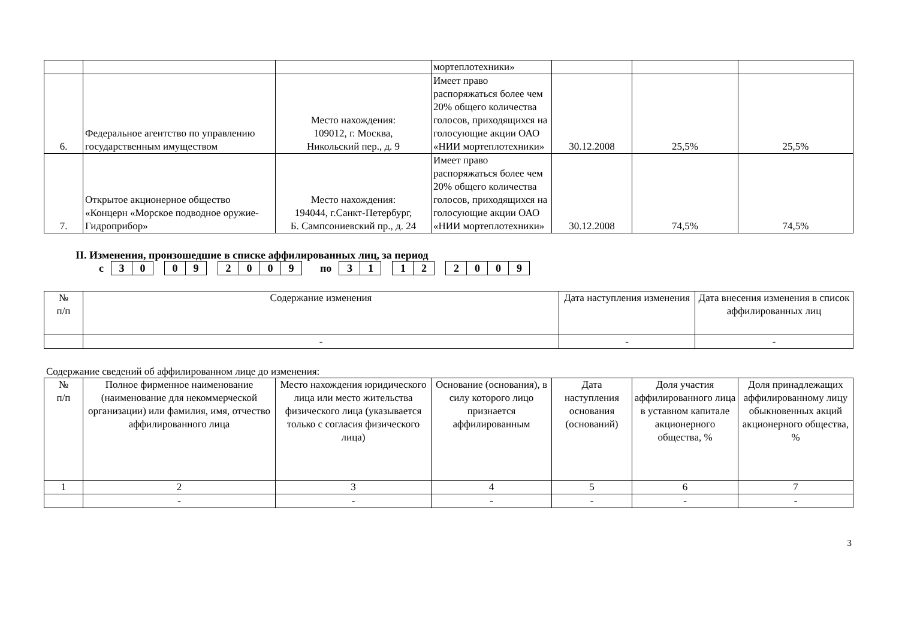| | | | мортеплотехники» | | | |
| 6. | Федеральное агентство по управлению государственным имуществом | Место нахождения: 109012, г. Москва, Никольский пер., д. 9 | Имеет право распоряжаться более чем 20% общего количества голосов, приходящихся на голосующие акции ОАО «НИИ мортеплотехники» | 30.12.2008 | 25,5% | 25,5% |
| 7. | Открытое акционерное общество «Концерн «Морское подводное оружие-Гидроприбор» | Место нахождения: 194044, г.Санкт-Петербург, Б. Сампсониевский пр., д. 24 | Имеет право распоряжаться более чем 20% общего количества голосов, приходящихся на голосующие акции ОАО «НИИ мортеплотехники» | 30.12.2008 | 74,5% | 74,5% |
II. Изменения, произошедшие в списке аффилированных лиц, за период
с 30 09 2009 по 31 12 2009
| № п/п | Содержание изменения | Дата наступления изменения | Дата внесения изменения в список аффилированных лиц |
| --- | --- | --- | --- |
| | - | - | - |
Содержание сведений об аффилированном лице до изменения:
| № п/п | Полное фирменное наименование (наименование для некоммерческой организации) или фамилия, имя, отчество аффилированного лица | Место нахождения юридического лица или место жительства физического лица (указывается только с согласия физического лица) | Основание (основания), в силу которого лицо признается аффилированным | Дата наступления основания (оснований) | Доля участия аффилированного лица в уставном капитале акционерного общества, % | Доля принадлежащих аффилированному лицу обыкновенных акций акционерного общества, % |
| --- | --- | --- | --- | --- | --- | --- |
| 1 | 2 | 3 | 4 | 5 | 6 | 7 |
| | - | - | - | - | - | - |
3